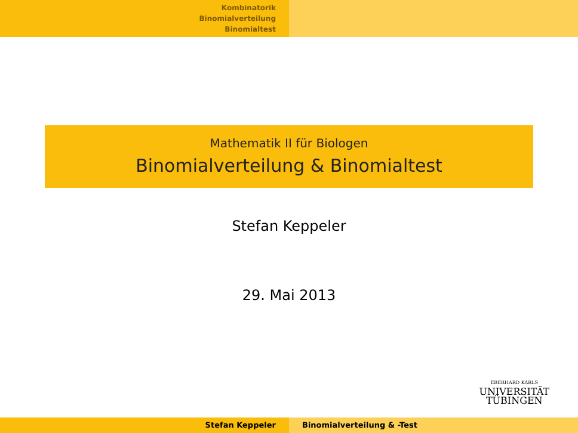Kombinatorik
Binomialverteilung
Binomialtest
Mathematik II für Biologen
Binomialverteilung & Binomialtest
Stefan Keppeler
29. Mai 2013
EBERHARD KARLS
UNIVERSITÄT
TÜBINGEN
Stefan Keppeler Binomialverteilung & -Test